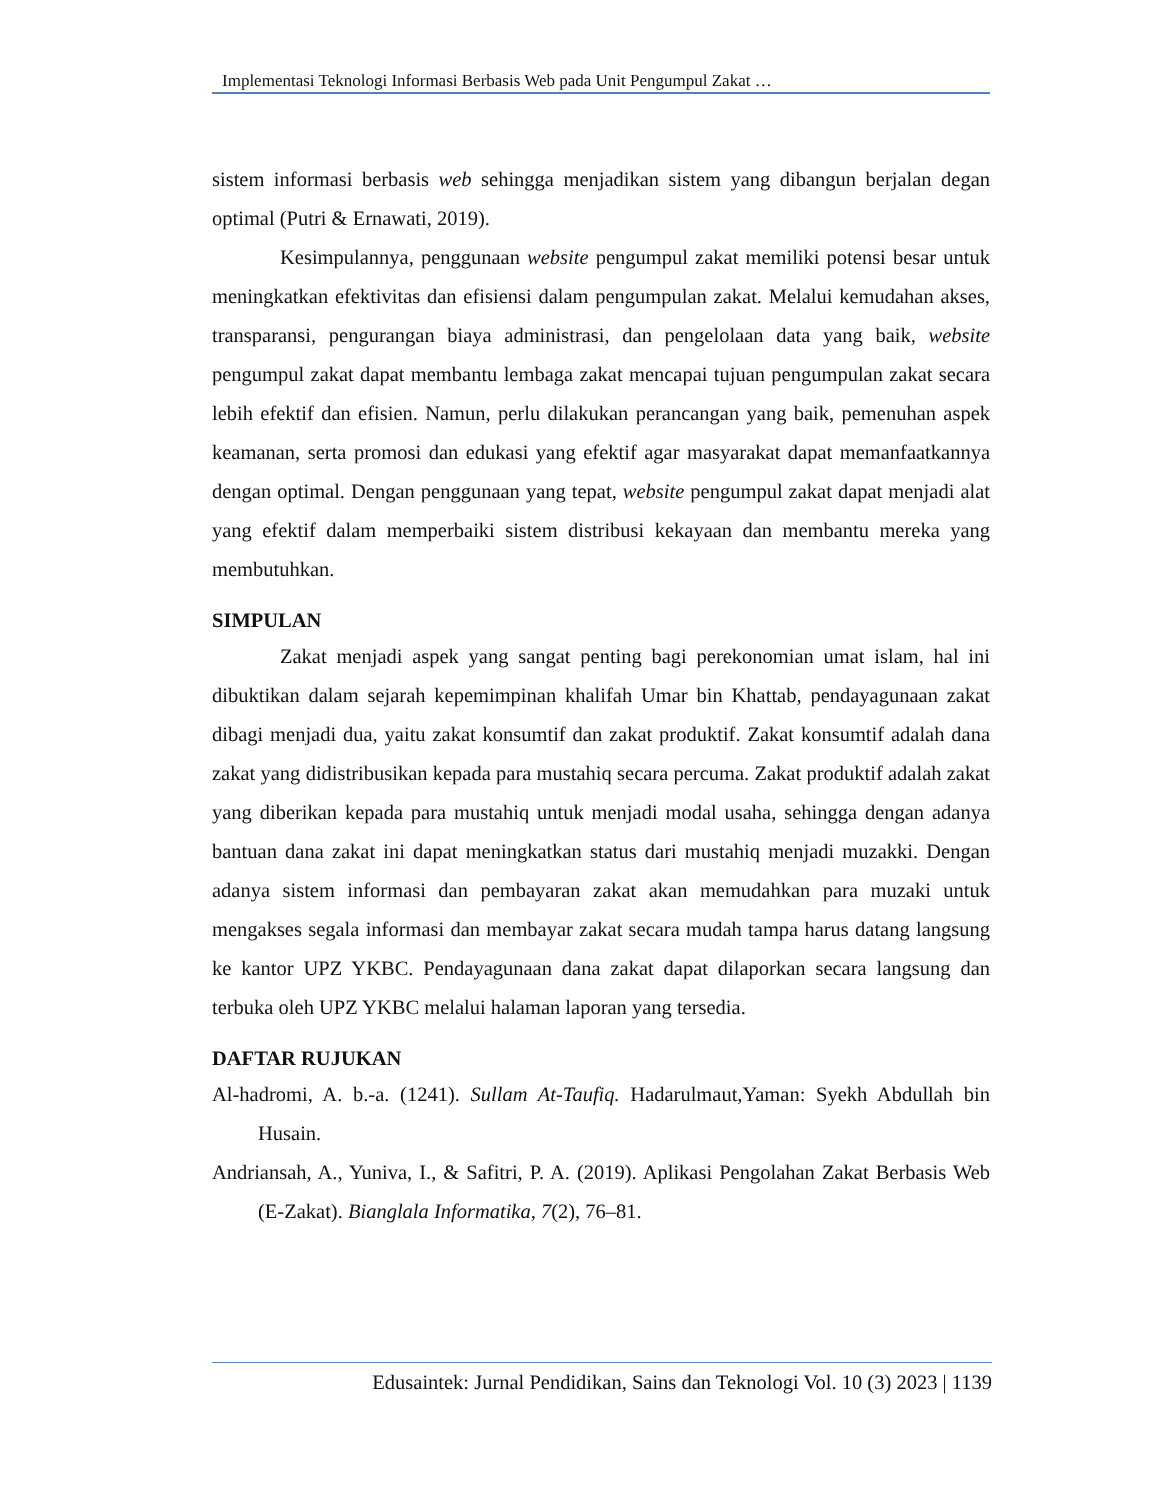Implementasi Teknologi Informasi Berbasis Web pada Unit Pengumpul Zakat …
sistem informasi berbasis web sehingga menjadikan sistem yang dibangun berjalan degan optimal (Putri & Ernawati, 2019).
Kesimpulannya, penggunaan website pengumpul zakat memiliki potensi besar untuk meningkatkan efektivitas dan efisiensi dalam pengumpulan zakat. Melalui kemudahan akses, transparansi, pengurangan biaya administrasi, dan pengelolaan data yang baik, website pengumpul zakat dapat membantu lembaga zakat mencapai tujuan pengumpulan zakat secara lebih efektif dan efisien. Namun, perlu dilakukan perancangan yang baik, pemenuhan aspek keamanan, serta promosi dan edukasi yang efektif agar masyarakat dapat memanfaatkannya dengan optimal. Dengan penggunaan yang tepat, website pengumpul zakat dapat menjadi alat yang efektif dalam memperbaiki sistem distribusi kekayaan dan membantu mereka yang membutuhkan.
SIMPULAN
Zakat menjadi aspek yang sangat penting bagi perekonomian umat islam, hal ini dibuktikan dalam sejarah kepemimpinan khalifah Umar bin Khattab, pendayagunaan zakat dibagi menjadi dua, yaitu zakat konsumtif dan zakat produktif. Zakat konsumtif adalah dana zakat yang didistribusikan kepada para mustahiq secara percuma. Zakat produktif adalah zakat yang diberikan kepada para mustahiq untuk menjadi modal usaha, sehingga dengan adanya bantuan dana zakat ini dapat meningkatkan status dari mustahiq menjadi muzakki. Dengan adanya sistem informasi dan pembayaran zakat akan memudahkan para muzaki untuk mengakses segala informasi dan membayar zakat secara mudah tampa harus datang langsung ke kantor UPZ YKBC. Pendayagunaan dana zakat dapat dilaporkan secara langsung dan terbuka oleh UPZ YKBC melalui halaman laporan yang tersedia.
DAFTAR RUJUKAN
Al-hadromi, A. b.-a. (1241). Sullam At-Taufiq. Hadarulmaut,Yaman: Syekh Abdullah bin Husain.
Andriansah, A., Yuniva, I., & Safitri, P. A. (2019). Aplikasi Pengolahan Zakat Berbasis Web (E-Zakat). Bianglala Informatika, 7(2), 76–81.
Edusaintek: Jurnal Pendidikan, Sains dan Teknologi Vol. 10 (3) 2023 | 1139